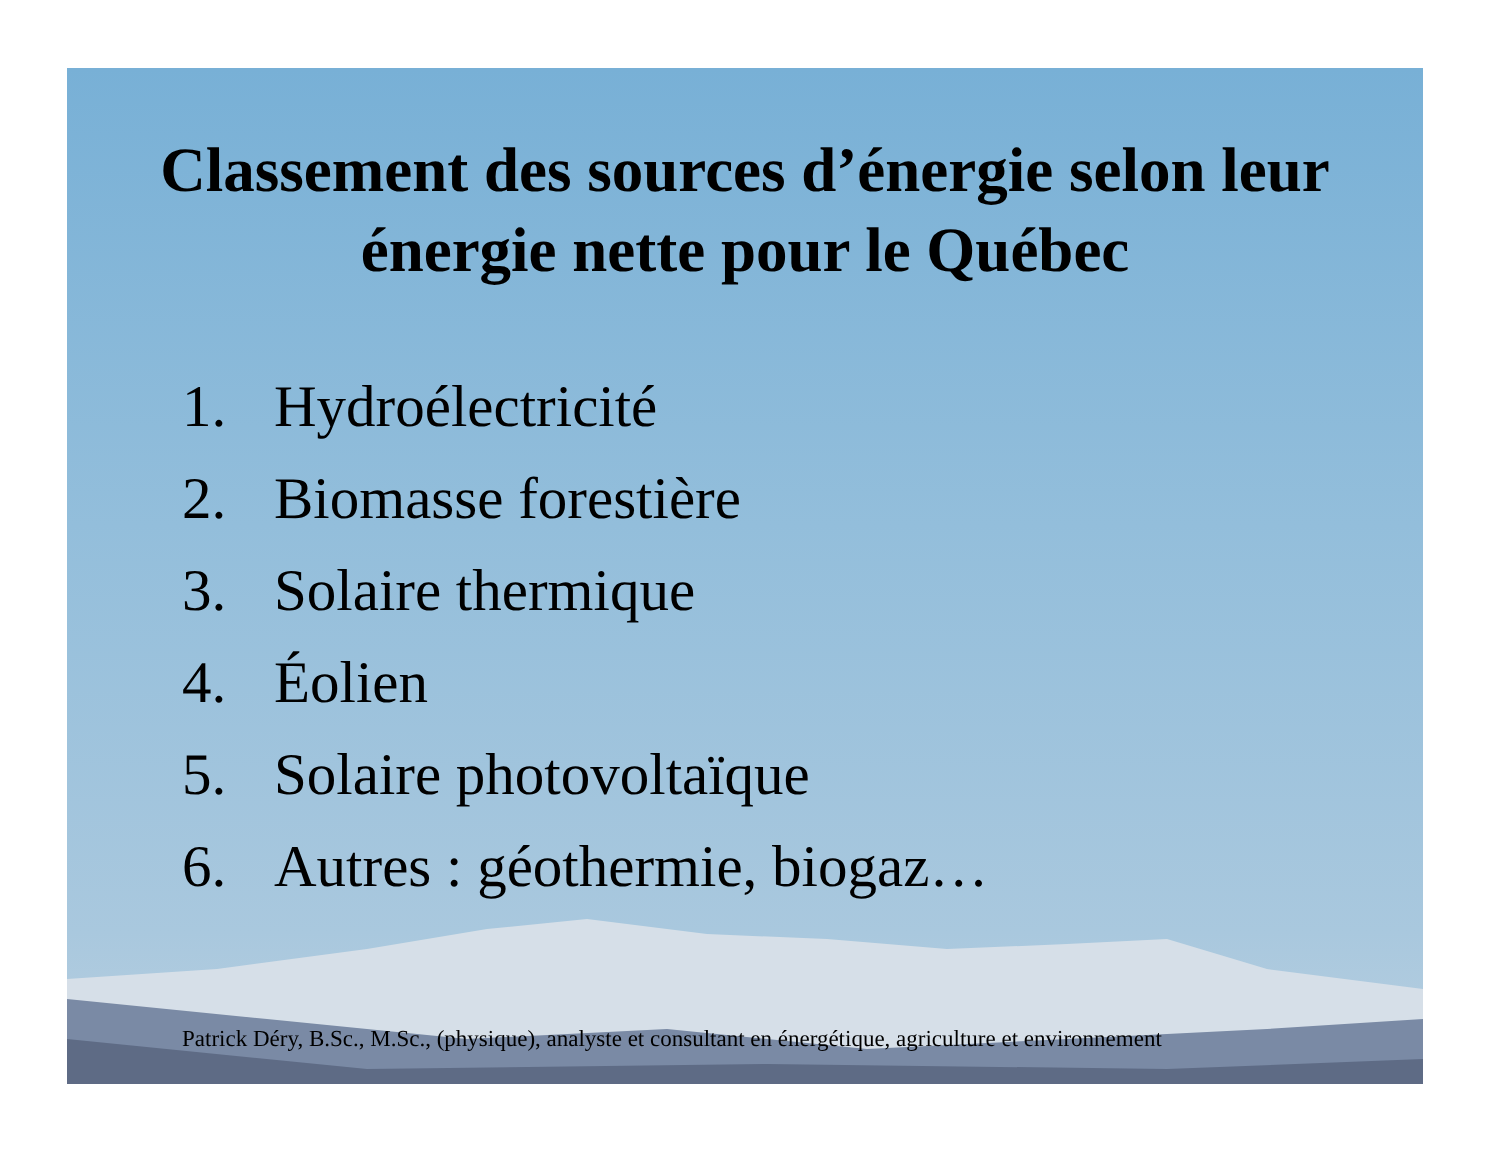Classement des sources d’énergie selon leur
énergie nette pour le Québec
1. Hydroélectricité
2. Biomasse forestière
3. Solaire thermique
4. Éolien
5. Solaire photovoltaïque
6. Autres : géothermie, biogaz…
Patrick Déry, B.Sc., M.Sc., (physique), analyste et consultant en énergétique, agriculture et environnement